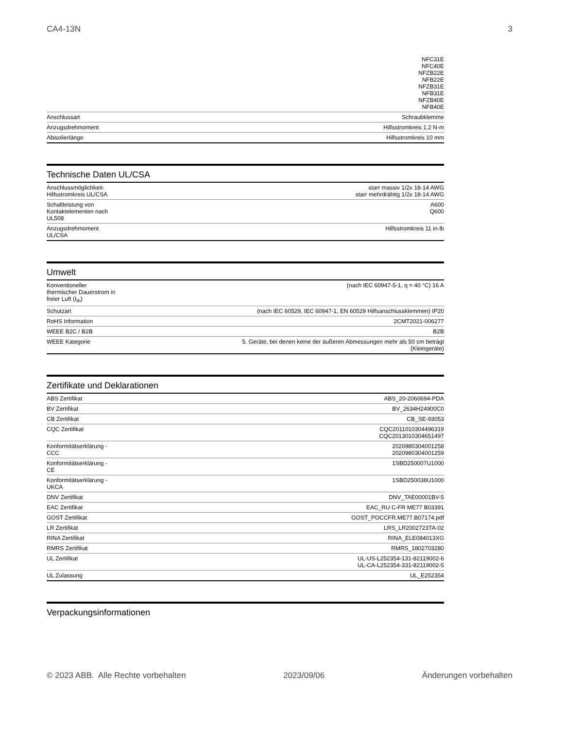CA4-13N 3
| | NFC31E NFC40E NFZB22E NFB22E NFZB31E NFB31E NFZB40E NFB40E |
| Anschlussart | Schraubklemme |
| Anzugsdrehmoment | Hilfsstromkreis 1.2 N·m |
| Abisolierlänge | Hilfsstromkreis 10 mm |
Technische Daten UL/CSA
| Anschlussmöglichkeit- Hilfsstromkreis UL/CSA | starr massiv 1/2x 18-14 AWG starr mehrdrähtig 1/2x 18-14 AWG |
| Schaltleistung von Kontaktelementen nach UL508 | A600 Q600 |
| Anzugsdrehmoment UL/CSA | Hilfsstromkreis 11 in·lb |
Umwelt
| Konventioneller thermischer Dauerstrom in freier Luft (I<sub>th</sub>) | (nach IEC 60947-5-1, q = 40 °C) 16 A |
| Schutzart | (nach IEC 60529, IEC 60947-1, EN 60529 Hilfsanschlussklemmen) IP20 |
| RoHS Information | 2CMT2021-006277 |
| WEEE B2C / B2B | B2B |
| WEEE Kategorie | 5. Geräte, bei denen keine der äußeren Abmessungen mehr als 50 cm beträgt (Kleingeräte) |
Zertifikate und Deklarationen
| ABS Zertifikat | ABS_20-2060694-PDA |
| BV Zertifikat | BV_2634H24900C0 |
| CB Zertifikat | CB_SE-93053 |
| CQC Zertifikat | CQC2011010304496319 CQC2013010304651497 |
| Konformitätserklärung - CCC | 2020980304001258 2020980304001259 |
| Konformitätserklärung - CE | 1SBD250007U1000 |
| Konformitätserklärung - UKCA | 1SBD250038U1000 |
| DNV Zertifikat | DNV_TAE00001BV-5 |
| EAC Zertifikat | EAC_RU C-FR ME77 B03391 |
| GOST Zertifikat | GOST_POCCFR.ME77.B07174.pdf |
| LR Zertifikat | LRS_LR2002723TA-02 |
| RINA Zertifikat | RINA_ELE084013XG |
| RMRS Zertifikat | RMRS_1802703280 |
| UL Zertifikat | UL-US-L252354-131-82119002-6 UL-CA-L252354-331-82119002-5 |
| UL Zulassung | UL_E252354 |
Verpackungsinformationen
© 2023 ABB. Alle Rechte vorbehalten 2023/09/06 Änderungen vorbehalten